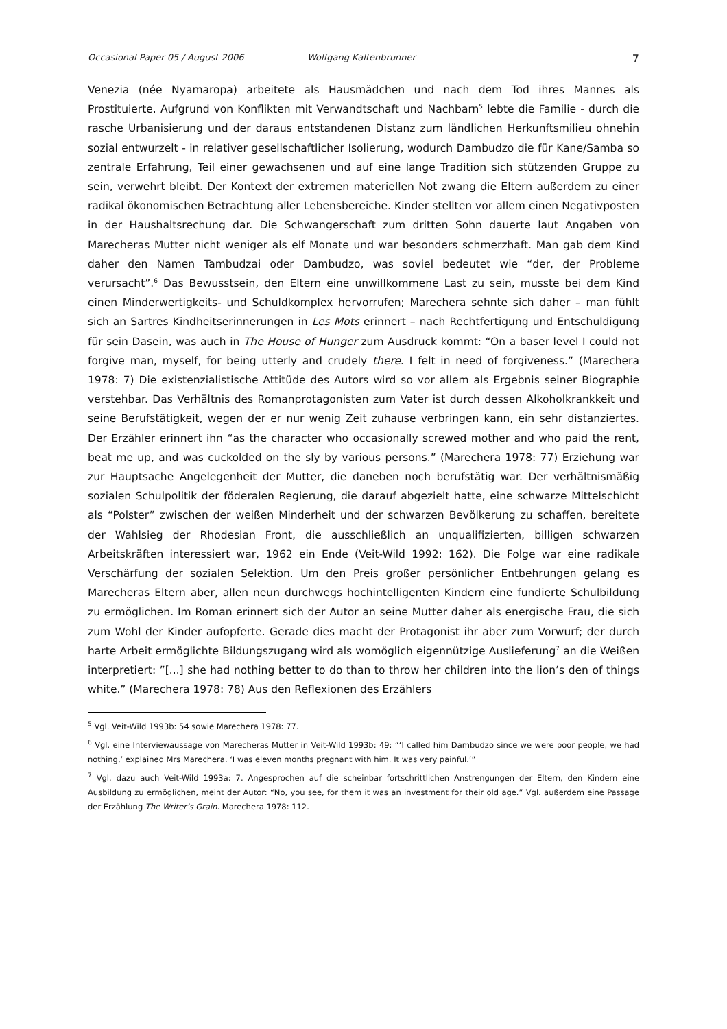Occasional Paper 05 / August 2006 Wolfgang Kaltenbrunner 7
Venezia (née Nyamaropa) arbeitete als Hausmädchen und nach dem Tod ihres Mannes als Prostituierte. Aufgrund von Konflikten mit Verwandtschaft und Nachbarn<sup>5</sup> lebte die Familie - durch die rasche Urbanisierung und der daraus entstandenen Distanz zum ländlichen Herkunftsmilieu ohnehin sozial entwurzelt - in relativer gesellschaftlicher Isolierung, wodurch Dambudzo die für Kane/Samba so zentrale Erfahrung, Teil einer gewachsenen und auf eine lange Tradition sich stützenden Gruppe zu sein, verwehrt bleibt. Der Kontext der extremen materiellen Not zwang die Eltern außerdem zu einer radikal ökonomischen Betrachtung aller Lebensbereiche. Kinder stellten vor allem einen Negativposten in der Haushaltsrechung dar. Die Schwangerschaft zum dritten Sohn dauerte laut Angaben von Marecheras Mutter nicht weniger als elf Monate und war besonders schmerzhaft. Man gab dem Kind daher den Namen Tambudzai oder Dambudzo, was soviel bedeutet wie “der, der Probleme verursacht”.<sup>6</sup> Das Bewusstsein, den Eltern eine unwillkommene Last zu sein, musste bei dem Kind einen Minderwertigkeits- und Schuldkomplex hervorrufen; Marechera sehnte sich daher – man fühlt sich an Sartres Kindheitserinnerungen in Les Mots erinnert – nach Rechtfertigung und Entschuldigung für sein Dasein, was auch in The House of Hunger zum Ausdruck kommt: “On a baser level I could not forgive man, myself, for being utterly and crudely there. I felt in need of forgiveness.” (Marechera 1978: 7) Die existenzialistische Attitüde des Autors wird so vor allem als Ergebnis seiner Biographie verstehbar. Das Verhältnis des Romanprotagonisten zum Vater ist durch dessen Alkoholkrankkeit und seine Berufstätigkeit, wegen der er nur wenig Zeit zuhause verbringen kann, ein sehr distanziertes. Der Erzähler erinnert ihn “as the character who occasionally screwed mother and who paid the rent, beat me up, and was cuckolded on the sly by various persons.” (Marechera 1978: 77) Erziehung war zur Hauptsache Angelegenheit der Mutter, die daneben noch berufstätig war. Der verhältnismäßig sozialen Schulpolitik der föderalen Regierung, die darauf abgezielt hatte, eine schwarze Mittelschicht als “Polster” zwischen der weißen Minderheit und der schwarzen Bevölkerung zu schaffen, bereitete der Wahlsieg der Rhodesian Front, die ausschließlich an unqualifizierten, billigen schwarzen Arbeitskräften interessiert war, 1962 ein Ende (Veit-Wild 1992: 162). Die Folge war eine radikale Verschärfung der sozialen Selektion. Um den Preis großer persönlicher Entbehrungen gelang es Marecheras Eltern aber, allen neun durchwegs hochintelligenten Kindern eine fundierte Schulbildung zu ermöglichen. Im Roman erinnert sich der Autor an seine Mutter daher als energische Frau, die sich zum Wohl der Kinder aufopferte. Gerade dies macht der Protagonist ihr aber zum Vorwurf; der durch harte Arbeit ermöglichte Bildungszugang wird als womöglich eigennützige Auslieferung<sup>7</sup> an die Weißen interpretiert: ”[...] she had nothing better to do than to throw her children into the lion’s den of things white.” (Marechera 1978: 78) Aus den Reflexionen des Erzählers
<sup>5</sup> Vgl. Veit-Wild 1993b: 54 sowie Marechera 1978: 77.
<sup>6</sup> Vgl. eine Interviewaussage von Marecheras Mutter in Veit-Wild 1993b: 49: “‘I called him Dambudzo since we were poor people, we had nothing,’ explained Mrs Marechera. ‘I was eleven months pregnant with him. It was very painful.’”
<sup>7</sup> Vgl. dazu auch Veit-Wild 1993a: 7. Angesprochen auf die scheinbar fortschrittlichen Anstrengungen der Eltern, den Kindern eine Ausbildung zu ermöglichen, meint der Autor: “No, you see, for them it was an investment for their old age.” Vgl. außerdem eine Passage der Erzählung The Writer’s Grain. Marechera 1978: 112.